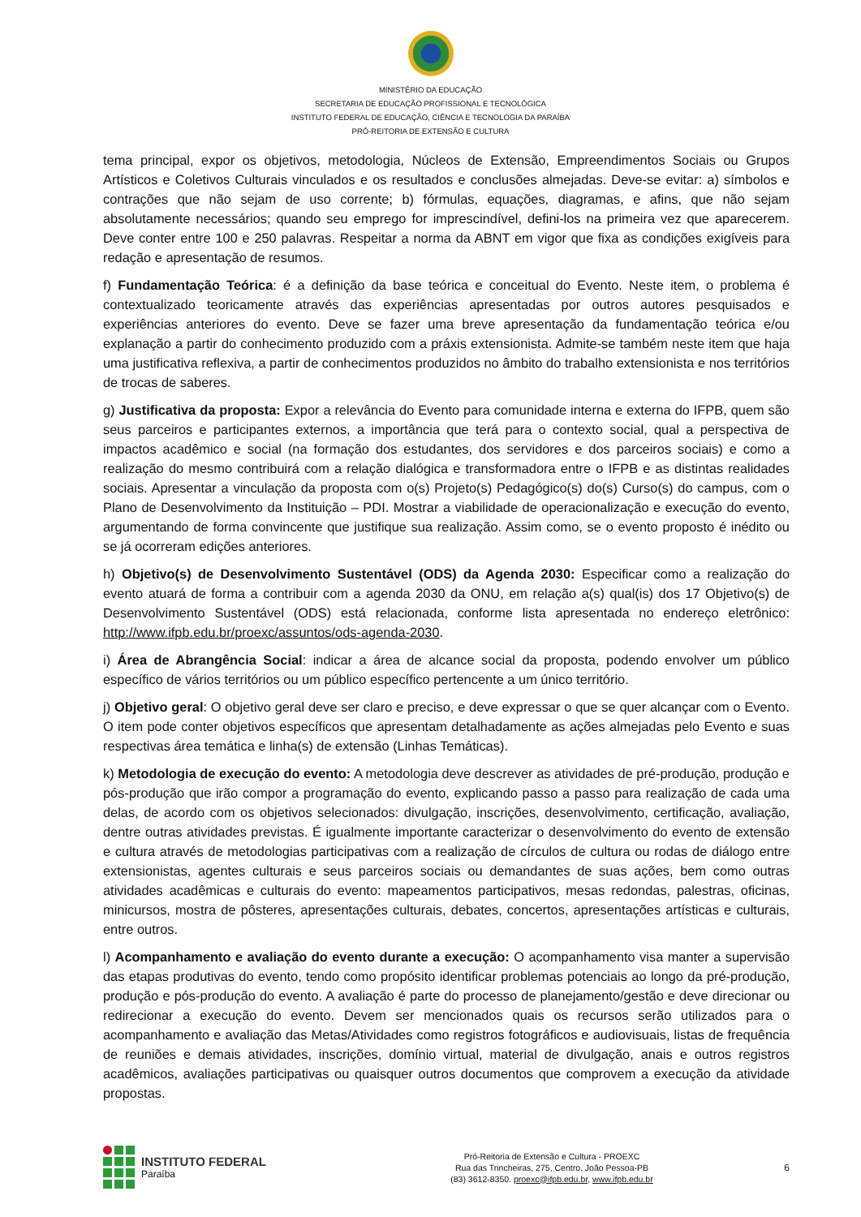MINISTÉRIO DA EDUCAÇÃO
SECRETARIA DE EDUCAÇÃO PROFISSIONAL E TECNOLÓGICA
INSTITUTO FEDERAL DE EDUCAÇÃO, CIÊNCIA E TECNOLOGIA DA PARAÍBA
PRÓ-REITORIA DE EXTENSÃO E CULTURA
tema principal, expor os objetivos, metodologia, Núcleos de Extensão, Empreendimentos Sociais ou Grupos Artísticos e Coletivos Culturais vinculados e os resultados e conclusões almejadas. Deve-se evitar: a) símbolos e contrações que não sejam de uso corrente; b) fórmulas, equações, diagramas, e afins, que não sejam absolutamente necessários; quando seu emprego for imprescindível, defini-los na primeira vez que aparecerem. Deve conter entre 100 e 250 palavras. Respeitar a norma da ABNT em vigor que fixa as condições exigíveis para redação e apresentação de resumos.
f) Fundamentação Teórica: é a definição da base teórica e conceitual do Evento. Neste item, o problema é contextualizado teoricamente através das experiências apresentadas por outros autores pesquisados e experiências anteriores do evento. Deve se fazer uma breve apresentação da fundamentação teórica e/ou explanação a partir do conhecimento produzido com a práxis extensionista. Admite-se também neste item que haja uma justificativa reflexiva, a partir de conhecimentos produzidos no âmbito do trabalho extensionista e nos territórios de trocas de saberes.
g) Justificativa da proposta: Expor a relevância do Evento para comunidade interna e externa do IFPB, quem são seus parceiros e participantes externos, a importância que terá para o contexto social, qual a perspectiva de impactos acadêmico e social (na formação dos estudantes, dos servidores e dos parceiros sociais) e como a realização do mesmo contribuirá com a relação dialógica e transformadora entre o IFPB e as distintas realidades sociais. Apresentar a vinculação da proposta com o(s) Projeto(s) Pedagógico(s) do(s) Curso(s) do campus, com o Plano de Desenvolvimento da Instituição – PDI. Mostrar a viabilidade de operacionalização e execução do evento, argumentando de forma convincente que justifique sua realização. Assim como, se o evento proposto é inédito ou se já ocorreram edições anteriores.
h) Objetivo(s) de Desenvolvimento Sustentável (ODS) da Agenda 2030: Especificar como a realização do evento atuará de forma a contribuir com a agenda 2030 da ONU, em relação a(s) qual(is) dos 17 Objetivo(s) de Desenvolvimento Sustentável (ODS) está relacionada, conforme lista apresentada no endereço eletrônico: http://www.ifpb.edu.br/proexc/assuntos/ods-agenda-2030.
i) Área de Abrangência Social: indicar a área de alcance social da proposta, podendo envolver um público específico de vários territórios ou um público específico pertencente a um único território.
j) Objetivo geral: O objetivo geral deve ser claro e preciso, e deve expressar o que se quer alcançar com o Evento. O item pode conter objetivos específicos que apresentam detalhadamente as ações almejadas pelo Evento e suas respectivas área temática e linha(s) de extensão (Linhas Temáticas).
k) Metodologia de execução do evento: A metodologia deve descrever as atividades de pré-produção, produção e pós-produção que irão compor a programação do evento, explicando passo a passo para realização de cada uma delas, de acordo com os objetivos selecionados: divulgação, inscrições, desenvolvimento, certificação, avaliação, dentre outras atividades previstas. É igualmente importante caracterizar o desenvolvimento do evento de extensão e cultura através de metodologias participativas com a realização de círculos de cultura ou rodas de diálogo entre extensionistas, agentes culturais e seus parceiros sociais ou demandantes de suas ações, bem como outras atividades acadêmicas e culturais do evento: mapeamentos participativos, mesas redondas, palestras, oficinas, minicursos, mostra de pôsteres, apresentações culturais, debates, concertos, apresentações artísticas e culturais, entre outros.
l) Acompanhamento e avaliação do evento durante a execução: O acompanhamento visa manter a supervisão das etapas produtivas do evento, tendo como propósito identificar problemas potenciais ao longo da pré-produção, produção e pós-produção do evento. A avaliação é parte do processo de planejamento/gestão e deve direcionar ou redirecionar a execução do evento. Devem ser mencionados quais os recursos serão utilizados para o acompanhamento e avaliação das Metas/Atividades como registros fotográficos e audiovisuais, listas de frequência de reuniões e demais atividades, inscrições, domínio virtual, material de divulgação, anais e outros registros acadêmicos, avaliações participativas ou quaisquer outros documentos que comprovem a execução da atividade propostas.
INSTITUTO FEDERAL
Paraíba
Pró-Reitoria de Extensão e Cultura - PROEXC
Rua das Trincheiras, 275, Centro. João Pessoa-PB
(83) 3612-8350. proexc@ifpb.edu.br, www.ifpb.edu.br
6